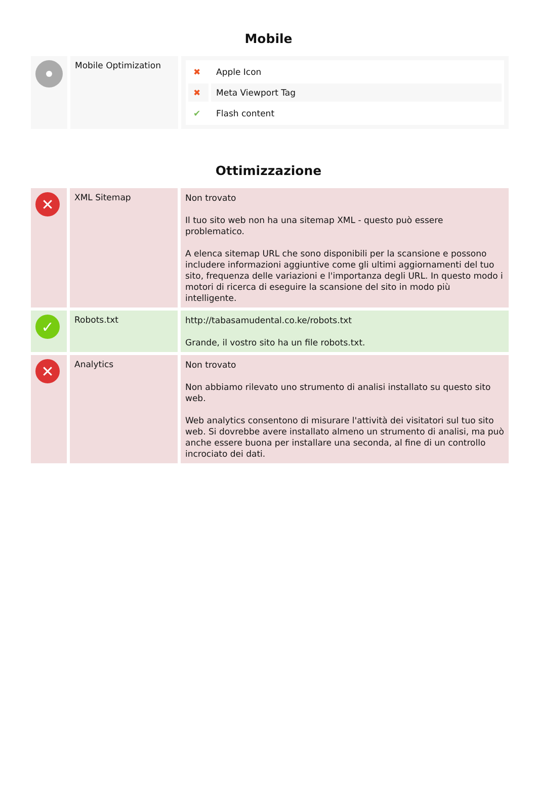Mobile
| | Mobile Optimization | / ✖ / Apple Icon / / ✖ / Meta Viewport Tag / / ✔ / Flash content / |
Ottimizzazione
| ✕ | XML Sitemap | Non trovato Il tuo sito web non ha una sitemap XML - questo può essere problematico. A elenca sitemap URL che sono disponibili per la scansione e possono includere informazioni aggiuntive come gli ultimi aggiornamenti del tuo sito, frequenza delle variazioni e l'importanza degli URL. In questo modo i motori di ricerca di eseguire la scansione del sito in modo più intelligente. |
| ✓ | Robots.txt | http://tabasamudental.co.ke/robots.txt Grande, il vostro sito ha un file robots.txt. |
| ✕ | Analytics | Non trovato Non abbiamo rilevato uno strumento di analisi installato su questo sito web. Web analytics consentono di misurare l'attività dei visitatori sul tuo sito web. Si dovrebbe avere installato almeno un strumento di analisi, ma può anche essere buona per installare una seconda, al fine di un controllo incrociato dei dati. |